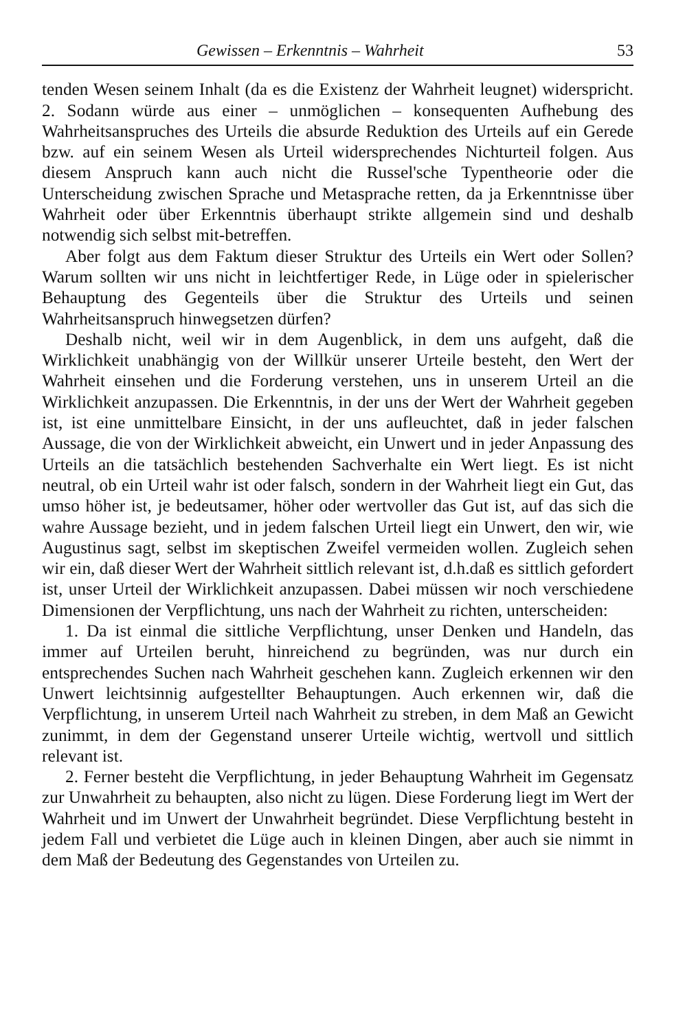Gewissen – Erkenntnis – Wahrheit 53
tenden Wesen seinem Inhalt (da es die Existenz der Wahrheit leugnet) widerspricht. 2. Sodann würde aus einer – unmöglichen – konsequenten Aufhebung des Wahrheitsanspruches des Urteils die absurde Reduktion des Urteils auf ein Gerede bzw. auf ein seinem Wesen als Urteil widersprechendes Nichturteil folgen. Aus diesem Anspruch kann auch nicht die Russel'sche Typentheorie oder die Unterscheidung zwischen Sprache und Metasprache retten, da ja Erkenntnisse über Wahrheit oder über Erkenntnis überhaupt strikte allgemein sind und deshalb notwendig sich selbst mit-betreffen.
Aber folgt aus dem Faktum dieser Struktur des Urteils ein Wert oder Sollen? Warum sollten wir uns nicht in leichtfertiger Rede, in Lüge oder in spielerischer Behauptung des Gegenteils über die Struktur des Urteils und seinen Wahrheitsanspruch hinwegsetzen dürfen?
Deshalb nicht, weil wir in dem Augenblick, in dem uns aufgeht, daß die Wirklichkeit unabhängig von der Willkür unserer Urteile besteht, den Wert der Wahrheit einsehen und die Forderung verstehen, uns in unserem Urteil an die Wirklichkeit anzupassen. Die Erkenntnis, in der uns der Wert der Wahrheit gegeben ist, ist eine unmittelbare Einsicht, in der uns aufleuchtet, daß in jeder falschen Aussage, die von der Wirklichkeit abweicht, ein Unwert und in jeder Anpassung des Urteils an die tatsächlich bestehenden Sachverhalte ein Wert liegt. Es ist nicht neutral, ob ein Urteil wahr ist oder falsch, sondern in der Wahrheit liegt ein Gut, das umso höher ist, je bedeutsamer, höher oder wertvoller das Gut ist, auf das sich die wahre Aussage bezieht, und in jedem falschen Urteil liegt ein Unwert, den wir, wie Augustinus sagt, selbst im skeptischen Zweifel vermeiden wollen. Zugleich sehen wir ein, daß dieser Wert der Wahrheit sittlich relevant ist, d.h.daß es sittlich gefordert ist, unser Urteil der Wirklichkeit anzupassen. Dabei müssen wir noch verschiedene Dimensionen der Verpflichtung, uns nach der Wahrheit zu richten, unterscheiden:
1. Da ist einmal die sittliche Verpflichtung, unser Denken und Handeln, das immer auf Urteilen beruht, hinreichend zu begründen, was nur durch ein entsprechendes Suchen nach Wahrheit geschehen kann. Zugleich erkennen wir den Unwert leichtsinnig aufgestellter Behauptungen. Auch erkennen wir, daß die Verpflichtung, in unserem Urteil nach Wahrheit zu streben, in dem Maß an Gewicht zunimmt, in dem der Gegenstand unserer Urteile wichtig, wertvoll und sittlich relevant ist.
2. Ferner besteht die Verpflichtung, in jeder Behauptung Wahrheit im Gegensatz zur Unwahrheit zu behaupten, also nicht zu lügen. Diese Forderung liegt im Wert der Wahrheit und im Unwert der Unwahrheit begründet. Diese Verpflichtung besteht in jedem Fall und verbietet die Lüge auch in kleinen Dingen, aber auch sie nimmt in dem Maß der Bedeutung des Gegenstandes von Urteilen zu.